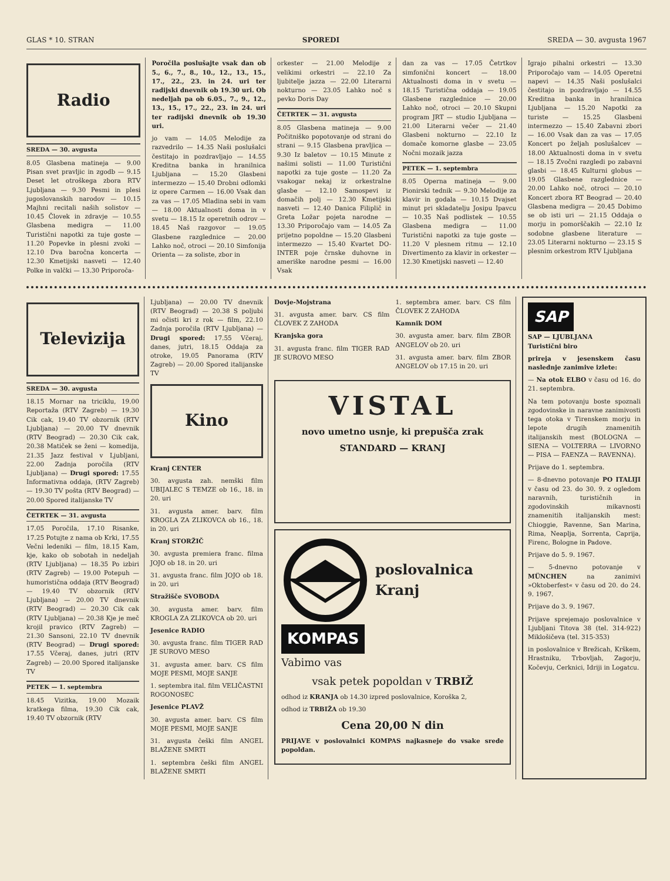GLAS * 10. STRAN SPOREDI SREDA — 30. avgusta 1967
Radio
SREDA — 30. avgusta
8.05 Glasbena matineja — 9.00 Pisan svet pravljic in zgodb — 9.15 Deset let otroškega zbora RTV Ljubljana — 9.30 Pesmi in plesi jugoslovanskih narodov — 10.15 Majhni recitali naših solistov — 10.45 Človek in zdravje — 10.55 Glasbena medigra — 11.00 Turistični napotki za tuje goste — 11.20 Popevke in plesni zvoki — 12.10 Dva baročna koncerta — 12.30 Kmetijski nasveti — 12.40 Polke in valčki — 13.30 Priporoča-
Poročila poslušajte vsak dan ob 5., 6., 7., 8., 10., 12., 13., 15., 17., 22., 23. in 24. uri ter radijski dnevnik ob 19.30 uri. Ob nedeljah pa ob 6.05., 7., 9., 12., 13., 15., 17., 22., 23. in 24. uri ter radijski dnevnik ob 19.30 uri.
jo vam — 14.05 Melodije za razvedrilo — 14.35 Naši poslušalci čestitajo in pozdravljajo — 14.55 Kreditna banka in hranilnica Ljubljana — 15.20 Glasbeni intermezzo — 15.40 Drobni odlomki iz opere Carmen — 16.00 Vsak dan za vas — 17.05 Mladina sebi in vam — 18.00 Aktualnosti doma in v svetu — 18.15 Iz operetnih odrov — 18.45 Naš razgovor — 19.05 Glasbene razglednice — 20.00 Lahko noč, otroci — 20.10 Simfonija Orienta — za soliste, zbor in
orkester — 21.00 Melodije z velikimi orkestri — 22.10 Za ljubitelje jazza — 22.00 Literarni nokturno — 23.05 Lahko noč s pevko Doris Day
ČETRTEK — 31. avgusta
8.05 Glasbena matineja — 9.00 Počitniško popotovanje od strani do strani — 9.15 Glasbena pravljica — 9.30 Iz baletov — 10.15 Minute z našimi solisti — 11.00 Turistični napotki za tuje goste — 11.20 Za vsakogar nekaj iz orkestralne glasbe — 12.10 Samospevi iz domačih polj — 12.30 Kmetijski nasveti — 12.40 Danica Filiplič in Greta Ložar pojeta narodne — 13.30 Priporočajo vam — 14.05 Za prijetno popoldne — 15.20 Glasbeni intermezzo — 15.40 Kvartet DO-INTER poje črnske duhovne in ameriške narodne pesmi — 16.00 Vsak
dan za vas — 17.05 Četrtkov simfonični koncert — 18.00 Aktualnosti doma in v svetu — 18.15 Turistična oddaja — 19.05 Glasbene razglednice — 20.00 Lahko noč, otroci — 20.10 Skupni program JRT — studio Ljubljana — 21.00 Literarni večer — 21.40 Glasbeni nokturno — 22.10 Iz domače komorne glasbe — 23.05 Nočni mozaik jazza
PETEK — 1. septembra
8.05 Operna matineja — 9.00 Pionirski tednik — 9.30 Melodije za klavir in godala — 10.15 Dvajset minut pri skladatelju Josipu Ipavcu — 10.35 Naš podlistek — 10.55 Glasbena medigra — 11.00 Turistični napotki za tuje goste — 11.20 V plesnem ritmu — 12.10 Divertimento za klavir in orkester — 12.30 Kmetijski nasveti — 12.40
Igrajo pihalni orkestri — 13.30 Priporočajo vam — 14.05 Operetni napevi — 14.35 Naši poslušalci čestitajo in pozdravljajo — 14.55 Kreditna banka in hranilnica Ljubljana — 15.20 Napotki za turiste — 15.25 Glasbeni intermezzo — 15.40 Zabavni zbori — 16.00 Vsak dan za vas — 17.05 Koncert po željah poslušalcev — 18.00 Aktualnosti doma in v svetu — 18.15 Zvočni razgledi po zabavni glasbi — 18.45 Kulturni globus — 19.05 Glasbene razglednice — 20.00 Lahko noč, otroci — 20.10 Koncert zbora RT Beograd — 20.40 Glasbena medigra — 20.45 Dobimo se ob isti uri — 21.15 Oddaja o morju in pomorščakih — 22.10 Iz sodobne glasbene literature — 23.05 Literarni nokturno — 23.15 S plesnim orkestrom RTV Ljubljana
Televizija
SREDA — 30. avgusta
18.15 Mornar na triciklu, 19.00 Reportaža (RTV Zagreb) — 19.30 Cik cak, 19.40 TV obzornik (RTV Ljubljana) — 20.00 TV dnevnik (RTV Beograd) — 20.30 Cik cak, 20.38 Matiček se ženi — komedija, 21.35 Jazz festival v Ljubljani, 22.00 Zadnja poročila (RTV Ljubljana) — Drugi spored: 17.55 Informativna oddaja, (RTV Zagreb) — 19.30 TV pošta (RTV Beograd) — 20.00 Spored italijanske TV
ČETRTEK — 31. avgusta
17.05 Poročila, 17.10 Risanke, 17.25 Potujte z nama ob Krki, 17.55 Večni ledeniki — film, 18.15 Kam, kje, kako ob sobotah in nedeljah (RTV Ljubljana) — 18.35 Po izbiri (RTV Zagreb) — 19.00 Potepuh — humoristična oddaja (RTV Beograd) — 19.40 TV obzornik (RTV Ljubljana) — 20.00 TV dnevnik (RTV Beograd) — 20.30 Cik cak (RTV Ljubljana) — 20.38 Kje je meč krojil pravico (RTV Zagreb) — 21.30 Sansoni, 22.10 TV dnevnik (RTV Beograd) — Drugi spored: 17.55 Včeraj, danes, jutri (RTV Zagreb) — 20.00 Spored italijanske TV
PETEK — 1. septembra
18.45 Vizitka, 19.00 Mozaik kratkega filma, 19.30 Cik cak, 19.40 TV obzornik (RTV
Ljubljana) — 20.00 TV dnevnik (RTV Beograd) — 20.38 S poljubi mi očisti kri z rok — film, 22.10 Zadnja poročila (RTV Ljubljana) — Drugi spored: 17.55 Včeraj, danes, jutri, 18.15 Oddaja za otroke, 19.05 Panorama (RTV Zagreb) — 20.00 Spored italijanske TV
Kino
Kranj CENTER
30. avgusta zah. nemški film UBIJALEC S TEMZE ob 16., 18. in 20. uri
31. avgusta amer. barv. film KROGLA ZA ZLIKOVCA ob 16., 18. in 20. uri
Kranj STORŽIČ
30. avgusta premiera franc. filma JOJO ob 18. in 20. uri
31. avgusta franc. film JOJO ob 18. in 20. uri
Stražišče SVOBODA
30. avgusta amer. barv. film KROGLA ZA ZLIKOVCA ob 20. uri
Jesenice RADIO
30. avgusta franc. film TIGER RAD JE SUROVO MESO
31. avgusta amer. barv. CS film MOJE PESMI, MOJE SANJE
1. septembra ital. film VELIČASTNI ROGONOSEC
Jesenice PLAVŽ
30. avgusta amer. barv. CS film MOJE PESMI, MOJE SANJE
31. avgusta češki film ANGEL BLAŽENE SMRTI
1. septembra češki film ANGEL BLAŽENE SMRTI
Dovje-Mojstrana
31. avgusta amer. barv. CS film ČLOVEK Z ZAHODA
Kranjska gora
31. avgusta franc. film TIGER RAD JE SUROVO MESO
1. septembra amer. barv. CS film ČLOVEK Z ZAHODA
Kamnik DOM
30. avgusta amer. barv. film ZBOR ANGELOV ob 20. uri
31. avgusta amer. barv. film ZBOR ANGELOV ob 17.15 in 20. uri
VISTAL
novo umetno usnje, ki prepušča zrak
STANDARD — KRANJ
poslovalnica
Kranj
KOMPAS
Vabimo vas
vsak petek popoldan v TRBIŽ
odhod iz KRANJA ob 14.30 izpred poslovalnice, Koroška 2,
odhod iz TRBIŽA ob 19.30
Cena 20,00 N din
PRIJAVE v poslovalnici KOMPAS najkasneje do vsake srede popoldan.
SAP
SAP — LJUBLJANA
Turistični biro
prireja v jesenskem času naslednje zanimive izlete:
— Na otok ELBO v času od 16. do 21. septembra.
Na tem potovanju boste spoznali zgodovinske in naravne zanimivosti tega otoka v Tirenskem morju in lepote drugih znamenitih italijanskih mest (BOLOGNA — SIENA — VOLTERRA — LIVORNO — PISA — FAENZA — RAVENNA).
Prijave do 1. septembra.
— 8-dnevno potovanje PO ITALIJI v času od 23. do 30. 9. z ogledom naravnih, turističnih in zgodovinskih mikavnosti znamenitih italijanskih mest: Chioggie, Ravenne, San Marina, Rima, Neaplja, Sorrenta, Caprija, Firenc, Bologne in Padove.
Prijave do 5. 9. 1967.
— 5-dnevno potovanje v MÜNCHEN na zanimivi »Oktoberfest« v času od 20. do 24. 9. 1967.
Prijave do 3. 9. 1967.
Prijave sprejemajo poslovalnice v Ljubljani Titova 38 (tel. 314-922) Miklošičeva (tel. 315-353)
in poslovalnice v Brežicah, Krškem, Hrastniku, Trbovljah, Zagorju, Kočevju, Cerknici, Idriji in Logatcu.